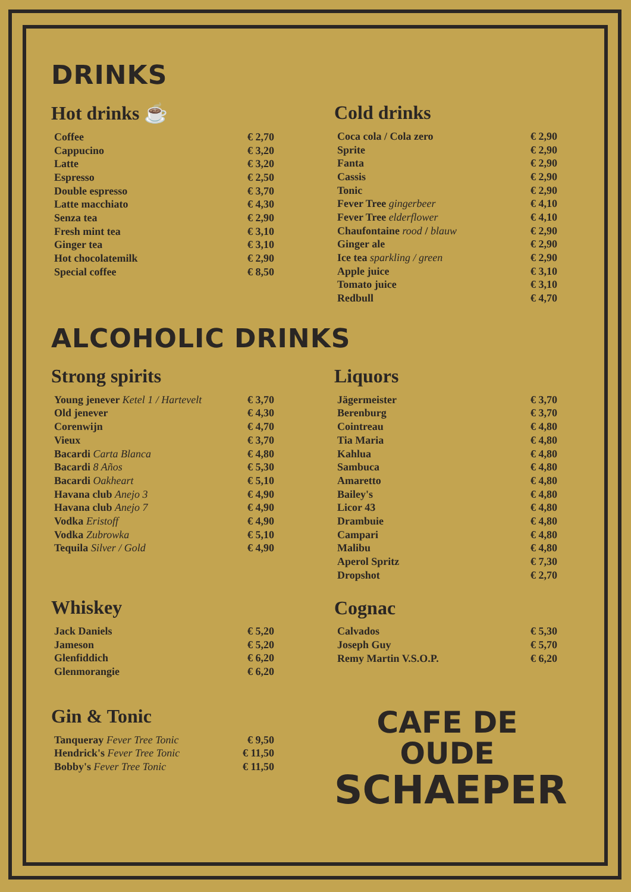DRINKS
Hot drinks ☕
| Coffee | € 2,70 |
| Cappucino | € 3,20 |
| Latte | € 3,20 |
| Espresso | € 2,50 |
| Double espresso | € 3,70 |
| Latte macchiato | € 4,30 |
| Senza tea | € 2,90 |
| Fresh mint tea | € 3,10 |
| Ginger tea | € 3,10 |
| Hot chocolatemilk | € 2,90 |
| Special coffee | € 8,50 |
Cold drinks
| Coca cola / Cola zero | € 2,90 |
| Sprite | € 2,90 |
| Fanta | € 2,90 |
| Cassis | € 2,90 |
| Tonic | € 2,90 |
| Fever Tree gingerbeer | € 4,10 |
| Fever Tree elderflower | € 4,10 |
| Chaufontaine rood / blauw | € 2,90 |
| Ginger ale | € 2,90 |
| Ice tea sparkling / green | € 2,90 |
| Apple juice | € 3,10 |
| Tomato juice | € 3,10 |
| Redbull | € 4,70 |
ALCOHOLIC DRINKS
Strong spirits
| Young jenever Ketel 1 / Hartevelt | € 3,70 |
| Old jenever | € 4,30 |
| Corenwijn | € 4,70 |
| Vieux | € 3,70 |
| Bacardi Carta Blanca | € 4,80 |
| Bacardi 8 Años | € 5,30 |
| Bacardi Oakheart | € 5,10 |
| Havana club Anejo 3 | € 4,90 |
| Havana club Anejo 7 | € 4,90 |
| Vodka Eristoff | € 4,90 |
| Vodka Zubrowka | € 5,10 |
| Tequila Silver / Gold | € 4,90 |
Whiskey
| Jack Daniels | € 5,20 |
| Jameson | € 5,20 |
| Glenfiddich | € 6,20 |
| Glenmorangie | € 6,20 |
Gin & Tonic
| Tanqueray Fever Tree Tonic | € 9,50 |
| Hendrick's Fever Tree Tonic | € 11,50 |
| Bobby's Fever Tree Tonic | € 11,50 |
Liquors
| Jägermeister | € 3,70 |
| Berenburg | € 3,70 |
| Cointreau | € 4,80 |
| Tia Maria | € 4,80 |
| Kahlua | € 4,80 |
| Sambuca | € 4,80 |
| Amaretto | € 4,80 |
| Bailey's | € 4,80 |
| Licor 43 | € 4,80 |
| Drambuie | € 4,80 |
| Campari | € 4,80 |
| Malibu | € 4,80 |
| Aperol Spritz | € 7,30 |
| Dropshot | € 2,70 |
Cognac
| Calvados | € 5,30 |
| Joseph Guy | € 5,70 |
| Remy Martin V.S.O.P. | € 6,20 |
CAFE DE OUDE
SCHAEPER